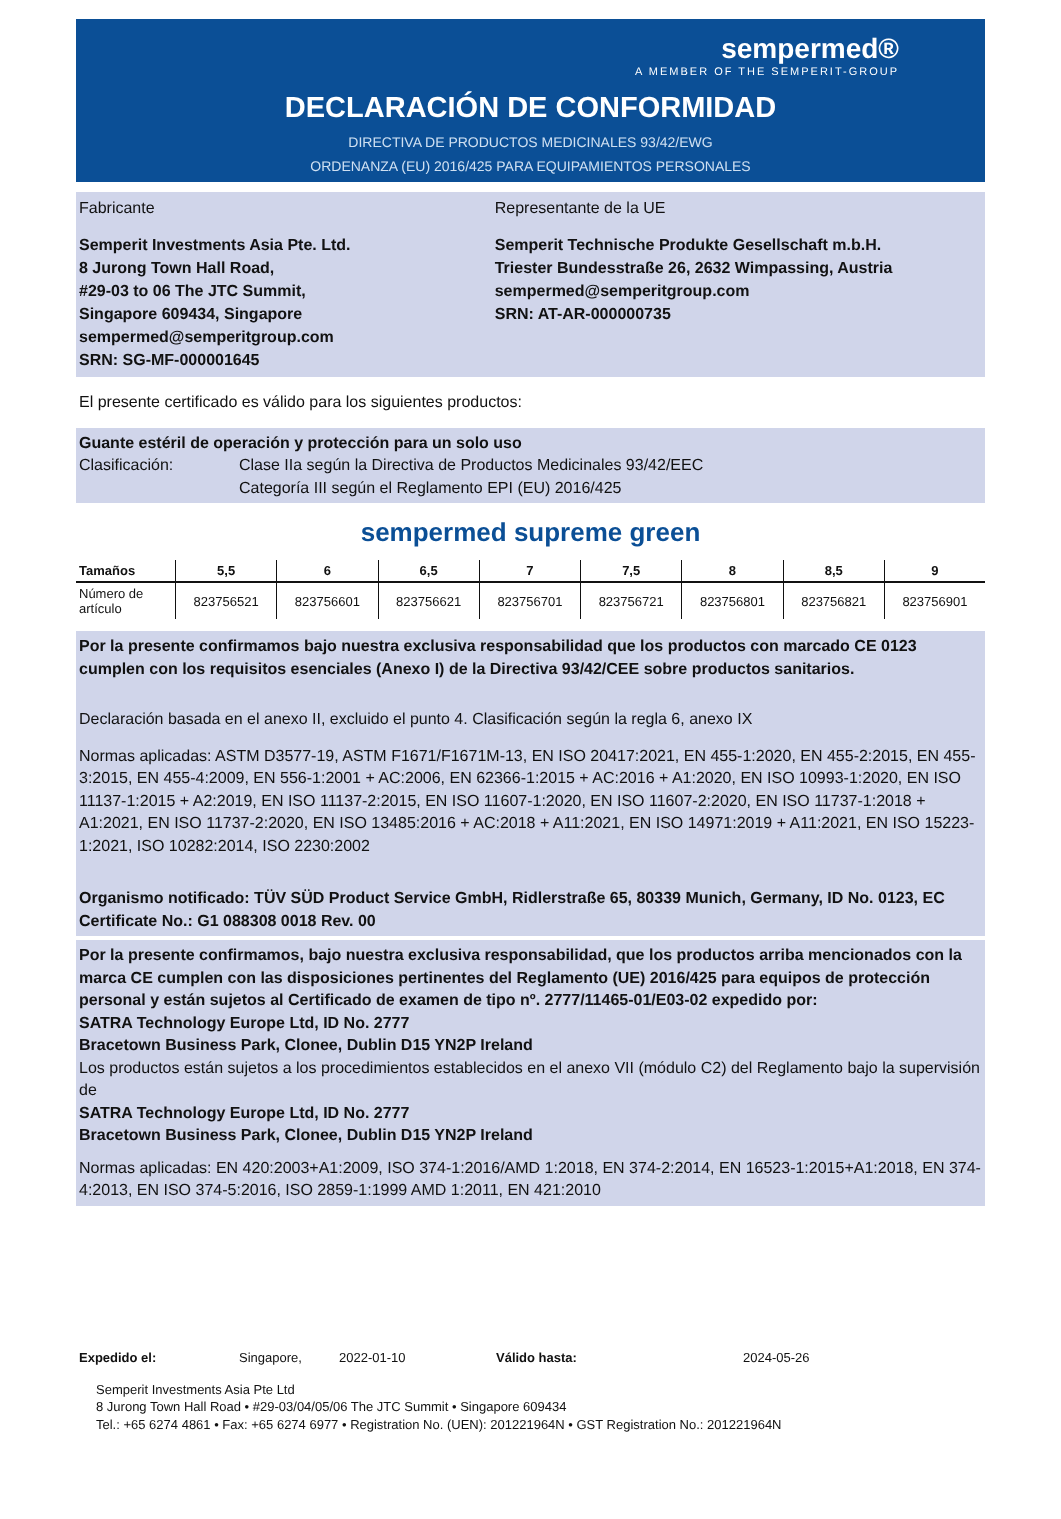sempermed®
A MEMBER OF THE SEMPERIT-GROUP
DECLARACIÓN DE CONFORMIDAD
DIRECTIVA DE PRODUCTOS MEDICINALES 93/42/EWG
ORDENANZA (EU) 2016/425 PARA EQUIPAMIENTOS PERSONALES
Fabricante
Semperit Investments Asia Pte. Ltd.
8 Jurong Town Hall Road,
#29-03 to 06 The JTC Summit,
Singapore 609434, Singapore
sempermed@semperitgroup.com
SRN: SG-MF-000001645
Representante de la UE
Semperit Technische Produkte Gesellschaft m.b.H.
Triester Bundesstraße 26, 2632 Wimpassing, Austria
sempermed@semperitgroup.com
SRN: AT-AR-000000735
El presente certificado es válido para los siguientes productos:
Guante estéril de operación y protección para un solo uso
Clasificación: Clase IIa según la Directiva de Productos Medicinales 93/42/EEC
Categoría III según el Reglamento EPI (EU) 2016/425
sempermed supreme green
| Tamaños | 5,5 | 6 | 6,5 | 7 | 7,5 | 8 | 8,5 | 9 |
| --- | --- | --- | --- | --- | --- | --- | --- | --- |
| Número de artículo | 823756521 | 823756601 | 823756621 | 823756701 | 823756721 | 823756801 | 823756821 | 823756901 |
Por la presente confirmamos bajo nuestra exclusiva responsabilidad que los productos con marcado CE 0123 cumplen con los requisitos esenciales (Anexo I) de la Directiva 93/42/CEE sobre productos sanitarios.
Declaración basada en el anexo II, excluido el punto 4. Clasificación según la regla 6, anexo IX
Normas aplicadas: ASTM D3577-19, ASTM F1671/F1671M-13, EN ISO 20417:2021, EN 455-1:2020, EN 455-2:2015, EN 455-3:2015, EN 455-4:2009, EN 556-1:2001 + AC:2006, EN 62366-1:2015 + AC:2016 + A1:2020, EN ISO 10993-1:2020, EN ISO 11137-1:2015 + A2:2019, EN ISO 11137-2:2015, EN ISO 11607-1:2020, EN ISO 11607-2:2020, EN ISO 11737-1:2018 + A1:2021, EN ISO 11737-2:2020, EN ISO 13485:2016 + AC:2018 + A11:2021, EN ISO 14971:2019 + A11:2021, EN ISO 15223-1:2021, ISO 10282:2014, ISO 2230:2002
Organismo notificado: TÜV SÜD Product Service GmbH, Ridlerstraße 65, 80339 Munich, Germany, ID No. 0123, EC Certificate No.: G1 088308 0018 Rev. 00
Por la presente confirmamos, bajo nuestra exclusiva responsabilidad, que los productos arriba mencionados con la marca CE cumplen con las disposiciones pertinentes del Reglamento (UE) 2016/425 para equipos de protección personal y están sujetos al Certificado de examen de tipo nº. 2777/11465-01/E03-02 expedido por:
SATRA Technology Europe Ltd, ID No. 2777
Bracetown Business Park, Clonee, Dublin D15 YN2P Ireland
Los productos están sujetos a los procedimientos establecidos en el anexo VII (módulo C2) del Reglamento bajo la supervisión de
SATRA Technology Europe Ltd, ID No. 2777
Bracetown Business Park, Clonee, Dublin D15 YN2P Ireland
Normas aplicadas: EN 420:2003+A1:2009, ISO 374-1:2016/AMD 1:2018, EN 374-2:2014, EN 16523-1:2015+A1:2018, EN 374-4:2013, EN ISO 374-5:2016, ISO 2859-1:1999 AMD 1:2011, EN 421:2010
Expedido el: Singapore, 2022-01-10 Válido hasta: 2024-05-26
Semperit Investments Asia Pte Ltd
8 Jurong Town Hall Road • #29-03/04/05/06 The JTC Summit • Singapore 609434
Tel.: +65 6274 4861 • Fax: +65 6274 6977 • Registration No. (UEN): 201221964N • GST Registration No.: 201221964N